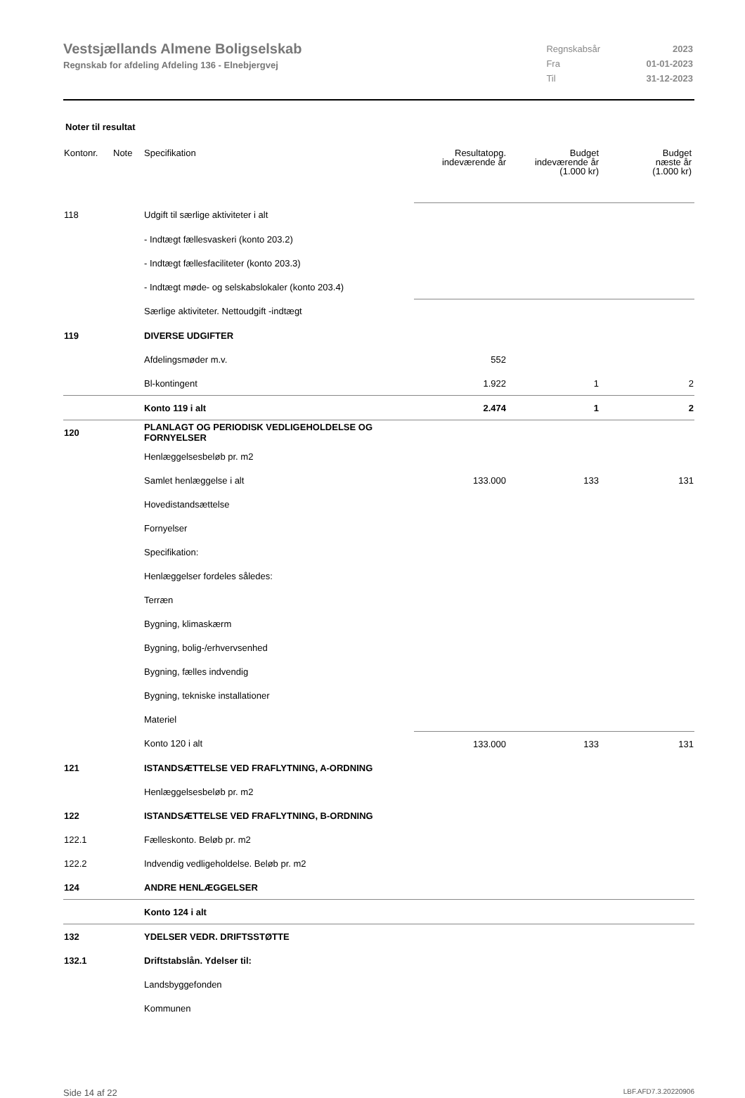Vestsjællands Almene Boligselskab
Regnskab for afdeling Afdeling 136 - Elnebjergvej
| Regnskabsår | 2023 |
| Fra | 01-01-2023 |
| Til | 31-12-2023 |
Noter til resultat
| Kontonr. | Note | Specifikation | Resultatopg. indeværende år | Budget indeværende år (1.000 kr) | Budget næste år (1.000 kr) |
| --- | --- | --- | --- | --- | --- |
| 118 | | Udgift til særlige aktiviteter i alt | | | |
| | | - Indtægt fællesvaskeri (konto 203.2) | | | |
| | | - Indtægt fællesfaciliteter (konto 203.3) | | | |
| | | - Indtægt møde- og selskabslokaler (konto 203.4) | | | |
| | | Særlige aktiviteter. Nettoudgift -indtægt | | | |
| 119 | | DIVERSE UDGIFTER | | | |
| | | Afdelingsmøder m.v. | 552 | | |
| | | Bl-kontingent | 1.922 | 1 | 2 |
| | | Konto 119 i alt | 2.474 | 1 | 2 |
| 120 | | PLANLAGT OG PERIODISK VEDLIGEHOLDELSE OG FORNYELSER | | | |
| | | Henlæggelsesbeløb pr. m2 | | | |
| | | Samlet henlæggelse i alt | 133.000 | 133 | 131 |
| | | Hovedistandsættelse | | | |
| | | Fornyelser | | | |
| | | Specifikation: | | | |
| | | Henlæggelser fordeles således: | | | |
| | | Terræn | | | |
| | | Bygning, klimaskærm | | | |
| | | Bygning, bolig-/erhvervsenhed | | | |
| | | Bygning, fælles indvendig | | | |
| | | Bygning, tekniske installationer | | | |
| | | Materiel | | | |
| | | Konto 120 i alt | 133.000 | 133 | 131 |
| 121 | | ISTANDSÆTTELSE VED FRAFLYTNING, A-ORDNING | | | |
| | | Henlæggelsesbeløb pr. m2 | | | |
| 122 | | ISTANDSÆTTELSE VED FRAFLYTNING, B-ORDNING | | | |
| 122.1 | | Fælleskonto. Beløb pr. m2 | | | |
| 122.2 | | Indvendig vedligeholdelse. Beløb pr. m2 | | | |
| 124 | | ANDRE HENLÆGGELSER | | | |
| | | Konto 124 i alt | | | |
| 132 | | YDELSER VEDR. DRIFTSSTØTTE | | | |
| 132.1 | | Driftstabslån. Ydelser til: | | | |
| | | Landsbyggefonden | | | |
| | | Kommunen | | | |
Side 14 af 22 LBF.AFD7.3.20220906